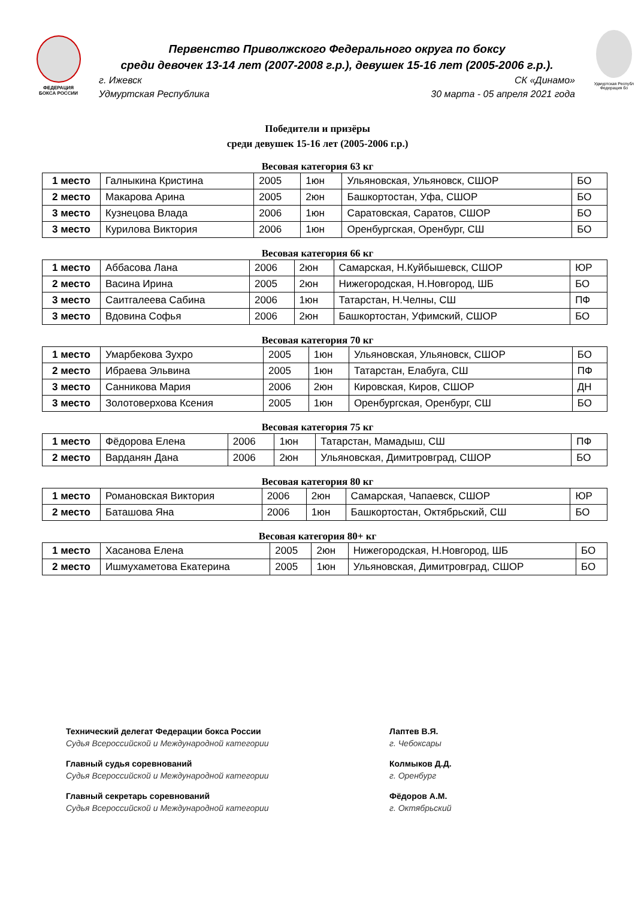ФЕДЕРАЦИЯ
БОКСА РОССИИ
Первенство Приволжского Федерального округа по боксу
среди девочек 13-14 лет (2007-2008 г.р.), девушек 15-16 лет (2005-2006 г.р.).
г. Ижевск СК «Динамо»
Удмуртская Республика 30 марта - 05 апреля 2021 года
Удмуртская Республ
Федерация бо
Победители и призёры
среди девушек 15-16 лет (2005-2006 г.р.)
Весовая категория 63 кг
| 1 место | Галныкина Кристина | 2005 | 1юн | Ульяновская, Ульяновск, СШОР | БО |
| 2 место | Макарова Арина | 2005 | 2юн | Башкортостан, Уфа, СШОР | БО |
| 3 место | Кузнецова Влада | 2006 | 1юн | Саратовская, Саратов, СШОР | БО |
| 3 место | Курилова Виктория | 2006 | 1юн | Оренбургская, Оренбург, СШ | БО |
Весовая категория 66 кг
| 1 место | Аббасова Лана | 2006 | 2юн | Самарская, Н.Куйбышевск, СШОР | ЮР |
| 2 место | Васина Ирина | 2005 | 2юн | Нижегородская, Н.Новгород, ШБ | БО |
| 3 место | Саитгалеева Сабина | 2006 | 1юн | Татарстан, Н.Челны, СШ | ПФ |
| 3 место | Вдовина Софья | 2006 | 2юн | Башкортостан, Уфимский, СШОР | БО |
Весовая категория 70 кг
| 1 место | Умарбекова Зухро | 2005 | 1юн | Ульяновская, Ульяновск, СШОР | БО |
| 2 место | Ибраева Эльвина | 2005 | 1юн | Татарстан, Елабуга, СШ | ПФ |
| 3 место | Санникова Мария | 2006 | 2юн | Кировская, Киров, СШОР | ДН |
| 3 место | Золотоверхова Ксения | 2005 | 1юн | Оренбургская, Оренбург, СШ | БО |
Весовая категория 75 кг
| 1 место | Фёдорова Елена | 2006 | 1юн | Татарстан, Мамадыш, СШ | ПФ |
| 2 место | Варданян Дана | 2006 | 2юн | Ульяновская, Димитровград, СШОР | БО |
Весовая категория 80 кг
| 1 место | Романовская Виктория | 2006 | 2юн | Самарская, Чапаевск, СШОР | ЮР |
| 2 место | Баташова Яна | 2006 | 1юн | Башкортостан, Октябрьский, СШ | БО |
Весовая категория 80+ кг
| 1 место | Хасанова Елена | 2005 | 2юн | Нижегородская, Н.Новгород, ШБ | БО |
| 2 место | Ишмухаметова Екатерина | 2005 | 1юн | Ульяновская, Димитровград, СШОР | БО |
Технический делегат Федерации бокса России
Судья Всероссийской и Международной категории
Главный судья соревнований
Судья Всероссийской и Международной категории
Главный секретарь соревнований
Судья Всероссийской и Международной категории
Лаптев В.Я.
г. Чебоксары
Колмыков Д.Д.
г. Оренбург
Фёдоров А.М.
г. Октябрьский